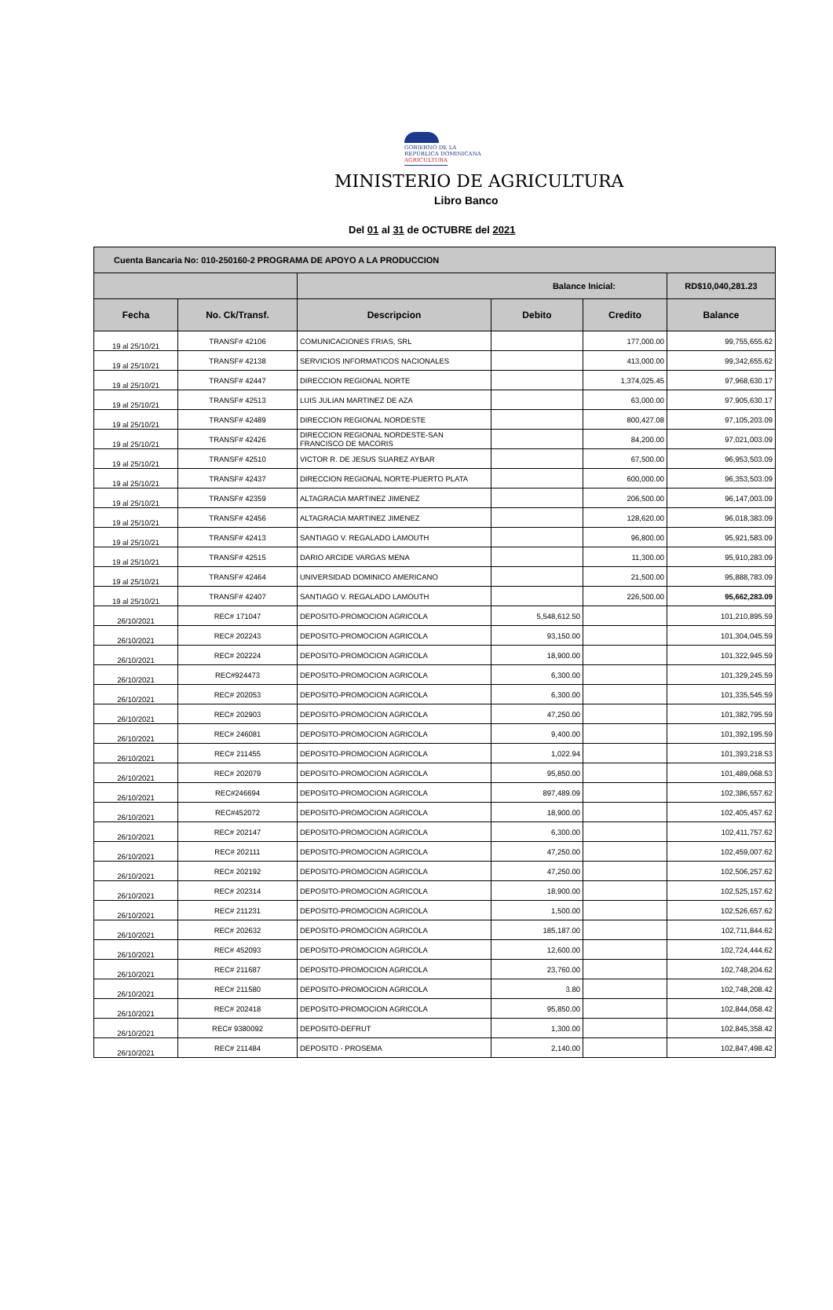GOBIERNO DE LA
REPÚBLICA DOMINICANA
AGRICULTURA
MINISTERIO DE AGRICULTURA
Libro Banco
Del 01 al 31 de OCTUBRE del 2021
| Cuenta Bancaria No: 010-250160-2 PROGRAMA DE APOYO A LA PRODUCCION | | | | | |
| | | Balance Inicial: | | | RD$10,040,281.23 |
| Fecha | No. Ck/Transf. | Descripcion | Debito | Credito | Balance |
| 19 al 25/10/21 | TRANSF# 42106 | COMUNICACIONES FRIAS, SRL | | 177,000.00 | 99,755,655.62 |
| 19 al 25/10/21 | TRANSF# 42138 | SERVICIOS INFORMATICOS NACIONALES | | 413,000.00 | 99,342,655.62 |
| 19 al 25/10/21 | TRANSF# 42447 | DIRECCION REGIONAL NORTE | | 1,374,025.45 | 97,968,630.17 |
| 19 al 25/10/21 | TRANSF# 42513 | LUIS JULIAN MARTINEZ DE AZA | | 63,000.00 | 97,905,630.17 |
| 19 al 25/10/21 | TRANSF# 42489 | DIRECCION REGIONAL NORDESTE | | 800,427.08 | 97,105,203.09 |
| 19 al 25/10/21 | TRANSF# 42426 | DIRECCION REGIONAL NORDESTE-SAN FRANCISCO DE MACORIS | | 84,200.00 | 97,021,003.09 |
| 19 al 25/10/21 | TRANSF# 42510 | VICTOR R. DE JESUS SUAREZ AYBAR | | 67,500.00 | 96,953,503.09 |
| 19 al 25/10/21 | TRANSF# 42437 | DIRECCION REGIONAL NORTE-PUERTO PLATA | | 600,000.00 | 96,353,503.09 |
| 19 al 25/10/21 | TRANSF# 42359 | ALTAGRACIA MARTINEZ JIMENEZ | | 206,500.00 | 96,147,003.09 |
| 19 al 25/10/21 | TRANSF# 42456 | ALTAGRACIA MARTINEZ JIMENEZ | | 128,620.00 | 96,018,383.09 |
| 19 al 25/10/21 | TRANSF# 42413 | SANTIAGO V. REGALADO LAMOUTH | | 96,800.00 | 95,921,583.09 |
| 19 al 25/10/21 | TRANSF# 42515 | DARIO ARCIDE VARGAS MENA | | 11,300.00 | 95,910,283.09 |
| 19 al 25/10/21 | TRANSF# 42464 | UNIVERSIDAD DOMINICO AMERICANO | | 21,500.00 | 95,888,783.09 |
| 19 al 25/10/21 | TRANSF# 42407 | SANTIAGO V. REGALADO LAMOUTH | | 226,500.00 | 95,662,283.09 |
| 26/10/2021 | REC# 171047 | DEPOSITO-PROMOCION AGRICOLA | 5,548,612.50 | | 101,210,895.59 |
| 26/10/2021 | REC# 202243 | DEPOSITO-PROMOCION AGRICOLA | 93,150.00 | | 101,304,045.59 |
| 26/10/2021 | REC# 202224 | DEPOSITO-PROMOCION AGRICOLA | 18,900.00 | | 101,322,945.59 |
| 26/10/2021 | REC#924473 | DEPOSITO-PROMOCION AGRICOLA | 6,300.00 | | 101,329,245.59 |
| 26/10/2021 | REC# 202053 | DEPOSITO-PROMOCION AGRICOLA | 6,300.00 | | 101,335,545.59 |
| 26/10/2021 | REC# 202903 | DEPOSITO-PROMOCION AGRICOLA | 47,250.00 | | 101,382,795.59 |
| 26/10/2021 | REC# 246081 | DEPOSITO-PROMOCION AGRICOLA | 9,400.00 | | 101,392,195.59 |
| 26/10/2021 | REC# 211455 | DEPOSITO-PROMOCION AGRICOLA | 1,022.94 | | 101,393,218.53 |
| 26/10/2021 | REC# 202079 | DEPOSITO-PROMOCION AGRICOLA | 95,850.00 | | 101,489,068.53 |
| 26/10/2021 | REC#246694 | DEPOSITO-PROMOCION AGRICOLA | 897,489.09 | | 102,386,557.62 |
| 26/10/2021 | REC#452072 | DEPOSITO-PROMOCION AGRICOLA | 18,900.00 | | 102,405,457.62 |
| 26/10/2021 | REC# 202147 | DEPOSITO-PROMOCION AGRICOLA | 6,300.00 | | 102,411,757.62 |
| 26/10/2021 | REC# 202111 | DEPOSITO-PROMOCION AGRICOLA | 47,250.00 | | 102,459,007.62 |
| 26/10/2021 | REC# 202192 | DEPOSITO-PROMOCION AGRICOLA | 47,250.00 | | 102,506,257.62 |
| 26/10/2021 | REC# 202314 | DEPOSITO-PROMOCION AGRICOLA | 18,900.00 | | 102,525,157.62 |
| 26/10/2021 | REC# 211231 | DEPOSITO-PROMOCION AGRICOLA | 1,500.00 | | 102,526,657.62 |
| 26/10/2021 | REC# 202632 | DEPOSITO-PROMOCION AGRICOLA | 185,187.00 | | 102,711,844.62 |
| 26/10/2021 | REC# 452093 | DEPOSITO-PROMOCION AGRICOLA | 12,600.00 | | 102,724,444.62 |
| 26/10/2021 | REC# 211687 | DEPOSITO-PROMOCION AGRICOLA | 23,760.00 | | 102,748,204.62 |
| 26/10/2021 | REC# 211580 | DEPOSITO-PROMOCION AGRICOLA | 3.80 | | 102,748,208.42 |
| 26/10/2021 | REC# 202418 | DEPOSITO-PROMOCION AGRICOLA | 95,850.00 | | 102,844,058.42 |
| 26/10/2021 | REC# 9380092 | DEPOSITO-DEFRUT | 1,300.00 | | 102,845,358.42 |
| 26/10/2021 | REC# 211484 | DEPOSITO - PROSEMA | 2,140.00 | | 102,847,498.42 |